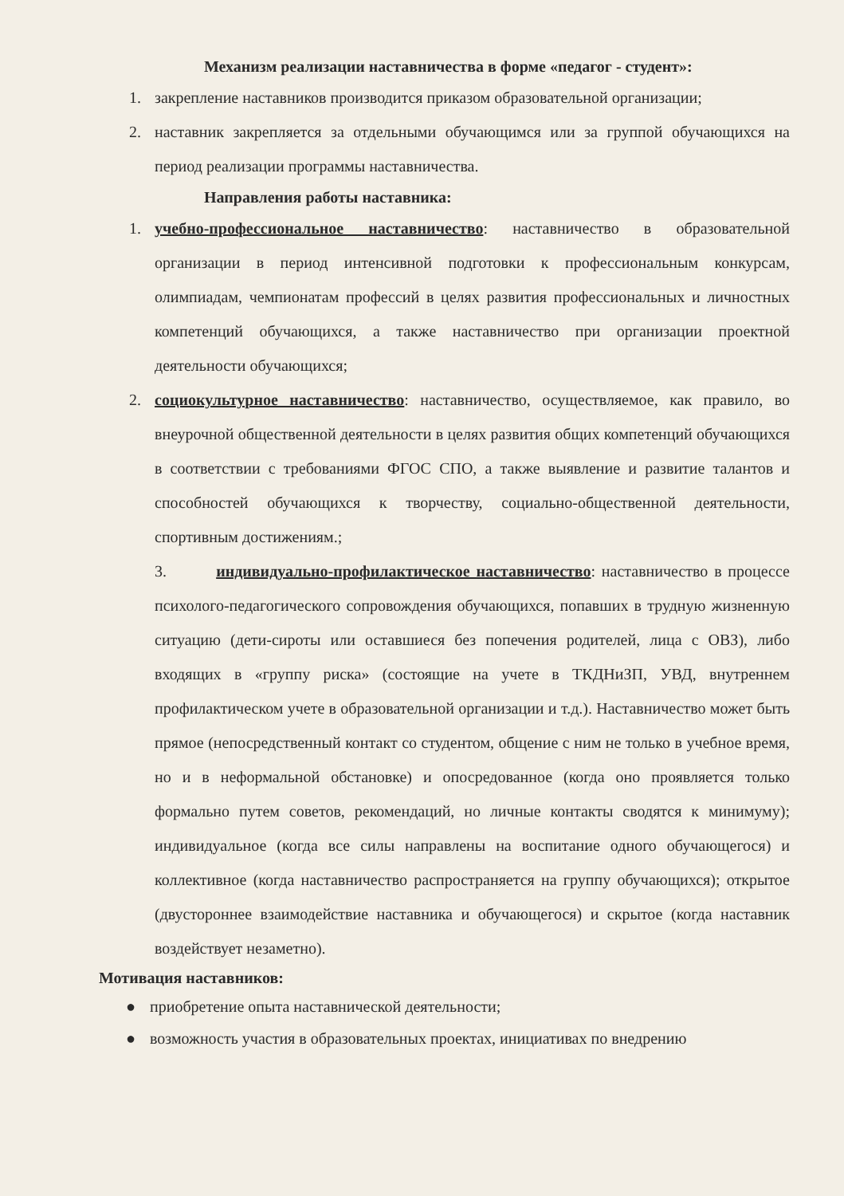Механизм реализации наставничества в форме «педагог - студент»:
1. закрепление наставников производится приказом образовательной организации;
2. наставник закрепляется за отдельными обучающимся или за группой обучающихся на период реализации программы наставничества.
Направления работы наставника:
1. учебно-профессиональное наставничество: наставничество в образовательной организации в период интенсивной подготовки к профессиональным конкурсам, олимпиадам, чемпионатам профессий в целях развития профессиональных и личностных компетенций обучающихся, а также наставничество при организации проектной деятельности обучающихся;
2. социокультурное наставничество: наставничество, осуществляемое, как правило, во внеурочной общественной деятельности в целях развития общих компетенций обучающихся в соответствии с требованиями ФГОС СПО, а также выявление и развитие талантов и способностей обучающихся к творчеству, социально-общественной деятельности, спортивным достижениям.;
3. индивидуально-профилактическое наставничество: наставничество в процессе психолого-педагогического сопровождения обучающихся, попавших в трудную жизненную ситуацию (дети-сироты или оставшиеся без попечения родителей, лица с ОВЗ), либо входящих в «группу риска» (состоящие на учете в ТКДНиЗП, УВД, внутреннем профилактическом учете в образовательной организации и т.д.). Наставничество может быть прямое (непосредственный контакт со студентом, общение с ним не только в учебное время, но и в неформальной обстановке) и опосредованное (когда оно проявляется только формально путем советов, рекомендаций, но личные контакты сводятся к минимуму); индивидуальное (когда все силы направлены на воспитание одного обучающегося) и коллективное (когда наставничество распространяется на группу обучающихся); открытое (двустороннее взаимодействие наставника и обучающегося) и скрытое (когда наставник воздействует незаметно).
Мотивация наставников:
● приобретение опыта наставнической деятельности;
● возможность участия в образовательных проектах, инициативах по внедрению